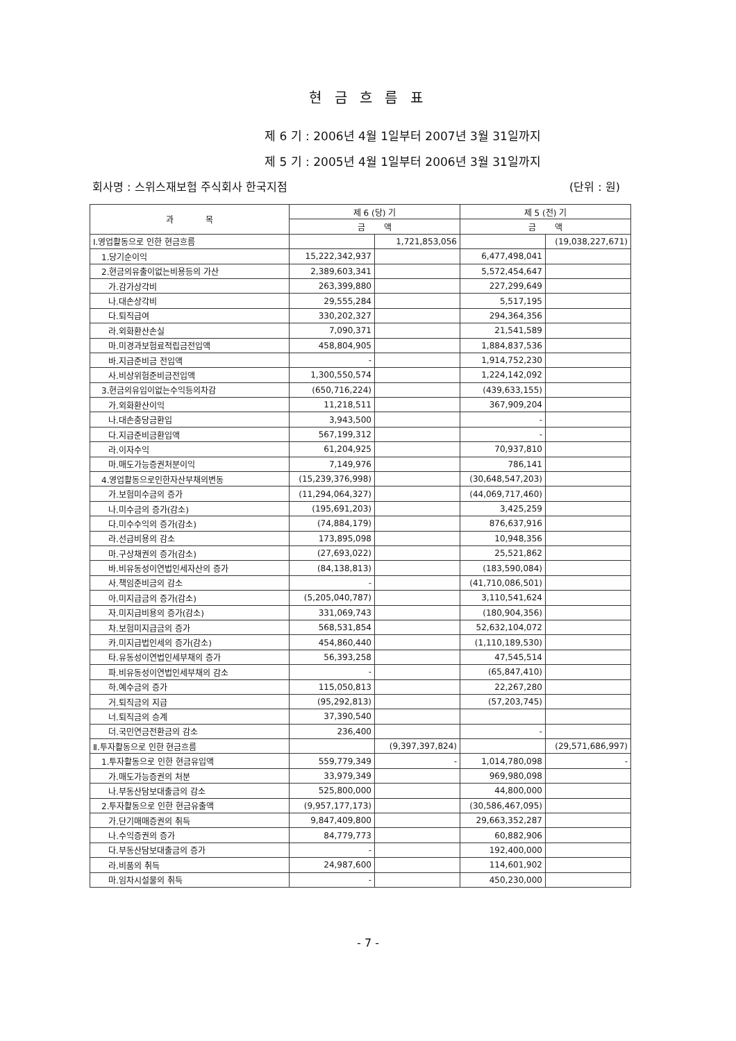현 금 흐 름 표
제 6 기 : 2006년 4월 1일부터 2007년 3월 31일까지
제 5 기 : 2005년 4월 1일부터 2006년 3월 31일까지
회사명 : 스위스재보험 주식회사 한국지점 (단위 : 원)
| 과 목 | 제 6 (당) 기 | | 제 5 (전) 기 | |
| --- | --- | --- | --- | --- |
| | 금 액 | | 금 액 | |
| Ⅰ.영업활동으로 인한 현금흐름 | | 1,721,853,056 | | (19,038,227,671) |
| 1.당기순이익 | 15,222,342,937 | | 6,477,498,041 | |
| 2.현금의유출이없는비용등의 가산 | 2,389,603,341 | | 5,572,454,647 | |
| 가.감가상각비 | 263,399,880 | | 227,299,649 | |
| 나.대손상각비 | 29,555,284 | | 5,517,195 | |
| 다.퇴직급여 | 330,202,327 | | 294,364,356 | |
| 라.외화환산손실 | 7,090,371 | | 21,541,589 | |
| 마.미경과보험료적립금전입액 | 458,804,905 | | 1,884,837,536 | |
| 바.지급준비금 전입액 | - | | 1,914,752,230 | |
| 사.비상위험준비금전입액 | 1,300,550,574 | | 1,224,142,092 | |
| 3.현금의유입이없는수익등의차감 | (650,716,224) | | (439,633,155) | |
| 가.외화환산이익 | 11,218,511 | | 367,909,204 | |
| 나.대손충당금환입 | 3,943,500 | | - | |
| 다.지급준비금환입액 | 567,199,312 | | - | |
| 라.이자수익 | 61,204,925 | | 70,937,810 | |
| 마.매도가능증권처분이익 | 7,149,976 | | 786,141 | |
| 4.영업활동으로인한자산부채의변동 | (15,239,376,998) | | (30,648,547,203) | |
| 가.보험미수금의 증가 | (11,294,064,327) | | (44,069,717,460) | |
| 나.미수금의 증가(감소) | (195,691,203) | | 3,425,259 | |
| 다.미수수익의 증가(감소) | (74,884,179) | | 876,637,916 | |
| 라.선급비용의 감소 | 173,895,098 | | 10,948,356 | |
| 마.구상채권의 증가(감소) | (27,693,022) | | 25,521,862 | |
| 바.비유동성이연법인세자산의 증가 | (84,138,813) | | (183,590,084) | |
| 사.책임준비금의 감소 | - | | (41,710,086,501) | |
| 아.미지급금의 증가(감소) | (5,205,040,787) | | 3,110,541,624 | |
| 자.미지급비용의 증가(감소) | 331,069,743 | | (180,904,356) | |
| 차.보험미지급금의 증가 | 568,531,854 | | 52,632,104,072 | |
| 카.미지급법인세의 증가(감소) | 454,860,440 | | (1,110,189,530) | |
| 타.유동성이연법인세부채의 증가 | 56,393,258 | | 47,545,514 | |
| 파.비유동성이연법인세부채의 감소 | - | | (65,847,410) | |
| 하.예수금의 증가 | 115,050,813 | | 22,267,280 | |
| 거.퇴직금의 지급 | (95,292,813) | | (57,203,745) | |
| 너.퇴직금의 승계 | 37,390,540 | | | |
| 더.국민연금전환금의 감소 | 236,400 | | - | |
| Ⅱ.투자활동으로 인한 현금흐름 | | (9,397,397,824) | | (29,571,686,997) |
| 1.투자활동으로 인한 현금유입액 | 559,779,349 | - | 1,014,780,098 | - |
| 가.매도가능증권의 처분 | 33,979,349 | | 969,980,098 | |
| 나.부동산담보대출금의 감소 | 525,800,000 | | 44,800,000 | |
| 2.투자활동으로 인한 현금유출액 | (9,957,177,173) | | (30,586,467,095) | |
| 가.단기매매증권의 취득 | 9,847,409,800 | | 29,663,352,287 | |
| 나.수익증권의 증가 | 84,779,773 | | 60,882,906 | |
| 다.부동산담보대출금의 증가 | - | | 192,400,000 | |
| 라.비품의 취득 | 24,987,600 | | 114,601,902 | |
| 마.임차시설물의 취득 | - | | 450,230,000 | |
- 7 -